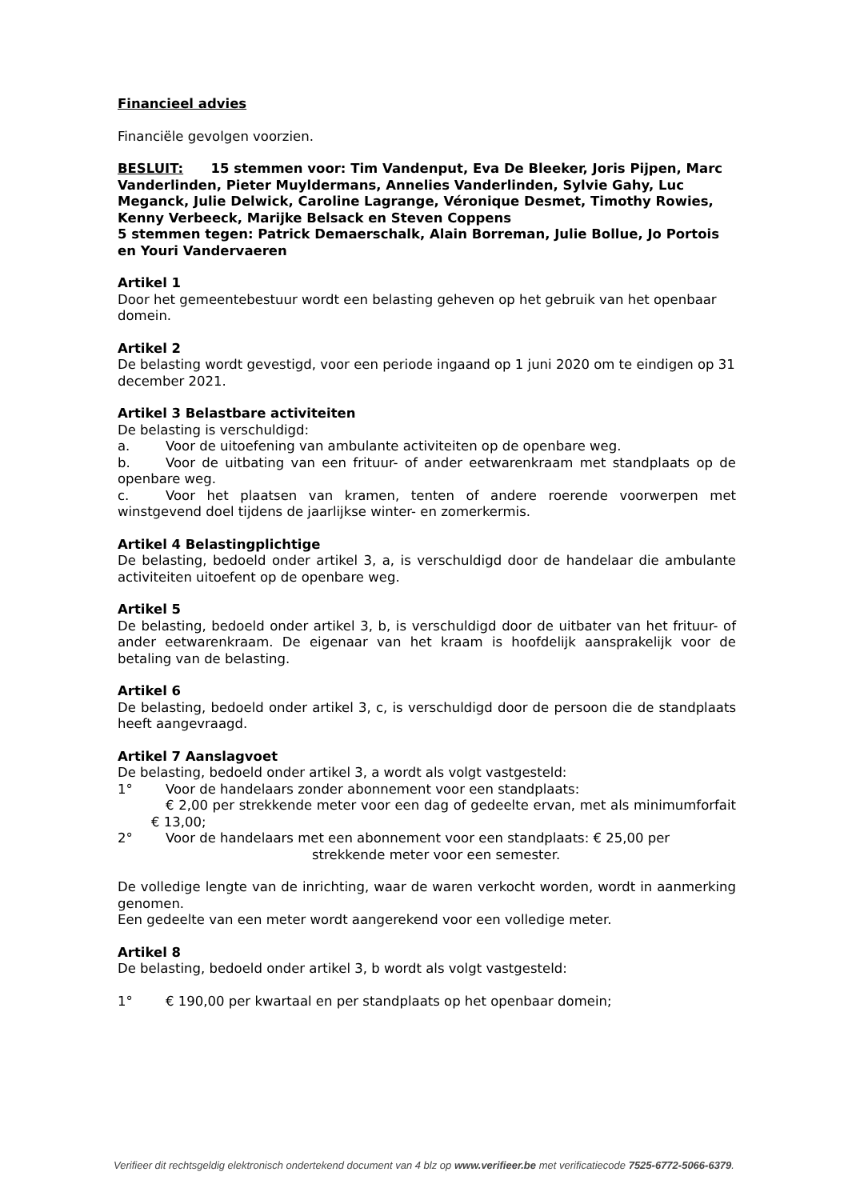Financieel advies
Financiële gevolgen voorzien.
BESLUIT: 15 stemmen voor: Tim Vandenput, Eva De Bleeker, Joris Pijpen, Marc Vanderlinden, Pieter Muyldermans, Annelies Vanderlinden, Sylvie Gahy, Luc Meganck, Julie Delwick, Caroline Lagrange, Véronique Desmet, Timothy Rowies, Kenny Verbeeck, Marijke Belsack en Steven Coppens
5 stemmen tegen: Patrick Demaerschalk, Alain Borreman, Julie Bollue, Jo Portois en Youri Vandervaeren
Artikel 1
Door het gemeentebestuur wordt een belasting geheven op het gebruik van het openbaar domein.
Artikel 2
De belasting wordt gevestigd, voor een periode ingaand op 1 juni 2020 om te eindigen op 31 december 2021.
Artikel 3 Belastbare activiteiten
De belasting is verschuldigd:
a. Voor de uitoefening van ambulante activiteiten op de openbare weg.
b. Voor de uitbating van een frituur- of ander eetwarenkraam met standplaats op de openbare weg.
c. Voor het plaatsen van kramen, tenten of andere roerende voorwerpen met winstgevend doel tijdens de jaarlijkse winter- en zomerkermis.
Artikel 4 Belastingplichtige
De belasting, bedoeld onder artikel 3, a, is verschuldigd door de handelaar die ambulante activiteiten uitoefent op de openbare weg.
Artikel 5
De belasting, bedoeld onder artikel 3, b, is verschuldigd door de uitbater van het frituur- of ander eetwarenkraam. De eigenaar van het kraam is hoofdelijk aansprakelijk voor de betaling van de belasting.
Artikel 6
De belasting, bedoeld onder artikel 3, c, is verschuldigd door de persoon die de standplaats heeft aangevraagd.
Artikel 7 Aanslagvoet
De belasting, bedoeld onder artikel 3, a wordt als volgt vastgesteld:
1° Voor de handelaars zonder abonnement voor een standplaats:
€ 2,00 per strekkende meter voor een dag of gedeelte ervan, met als minimumforfait € 13,00;
2° Voor de handelaars met een abonnement voor een standplaats: € 25,00 per
strekkende meter voor een semester.
De volledige lengte van de inrichting, waar de waren verkocht worden, wordt in aanmerking genomen.
Een gedeelte van een meter wordt aangerekend voor een volledige meter.
Artikel 8
De belasting, bedoeld onder artikel 3, b wordt als volgt vastgesteld:
1° € 190,00 per kwartaal en per standplaats op het openbaar domein;
Verifieer dit rechtsgeldig elektronisch ondertekend document van 4 blz op www.verifieer.be met verificatiecode 7525-6772-5066-6379.